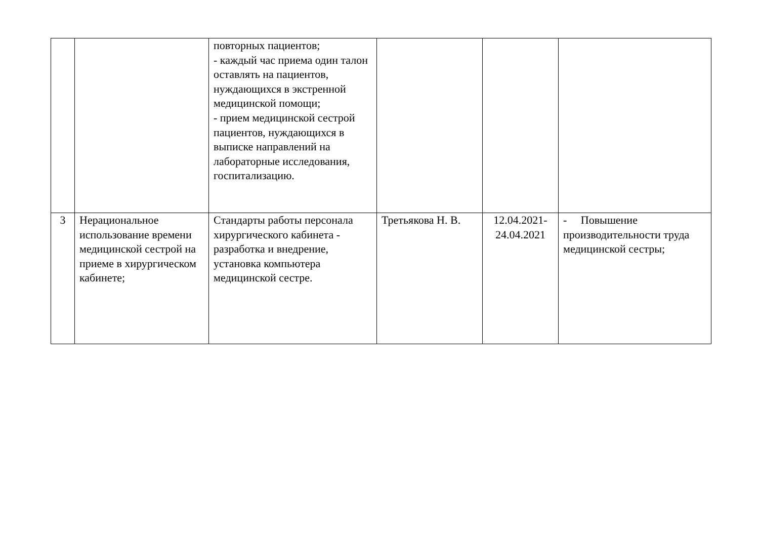| | | повторных пациентов; - каждый час приема один талон оставлять на пациентов, нуждающихся в экстренной медицинской помощи; - прием медицинской сестрой пациентов, нуждающихся в выписке направлений на лабораторные исследования, госпитализацию. | | | |
| 3 | Нерациональное использование времени медицинской сестрой на приеме в хирургическом кабинете; | Стандарты работы персонала хирургического кабинета - разработка и внедрение, установка компьютера медицинской сестре. | Третьякова Н. В. | 12.04.2021- 24.04.2021 | - Повышение производительности труда медицинской сестры; |